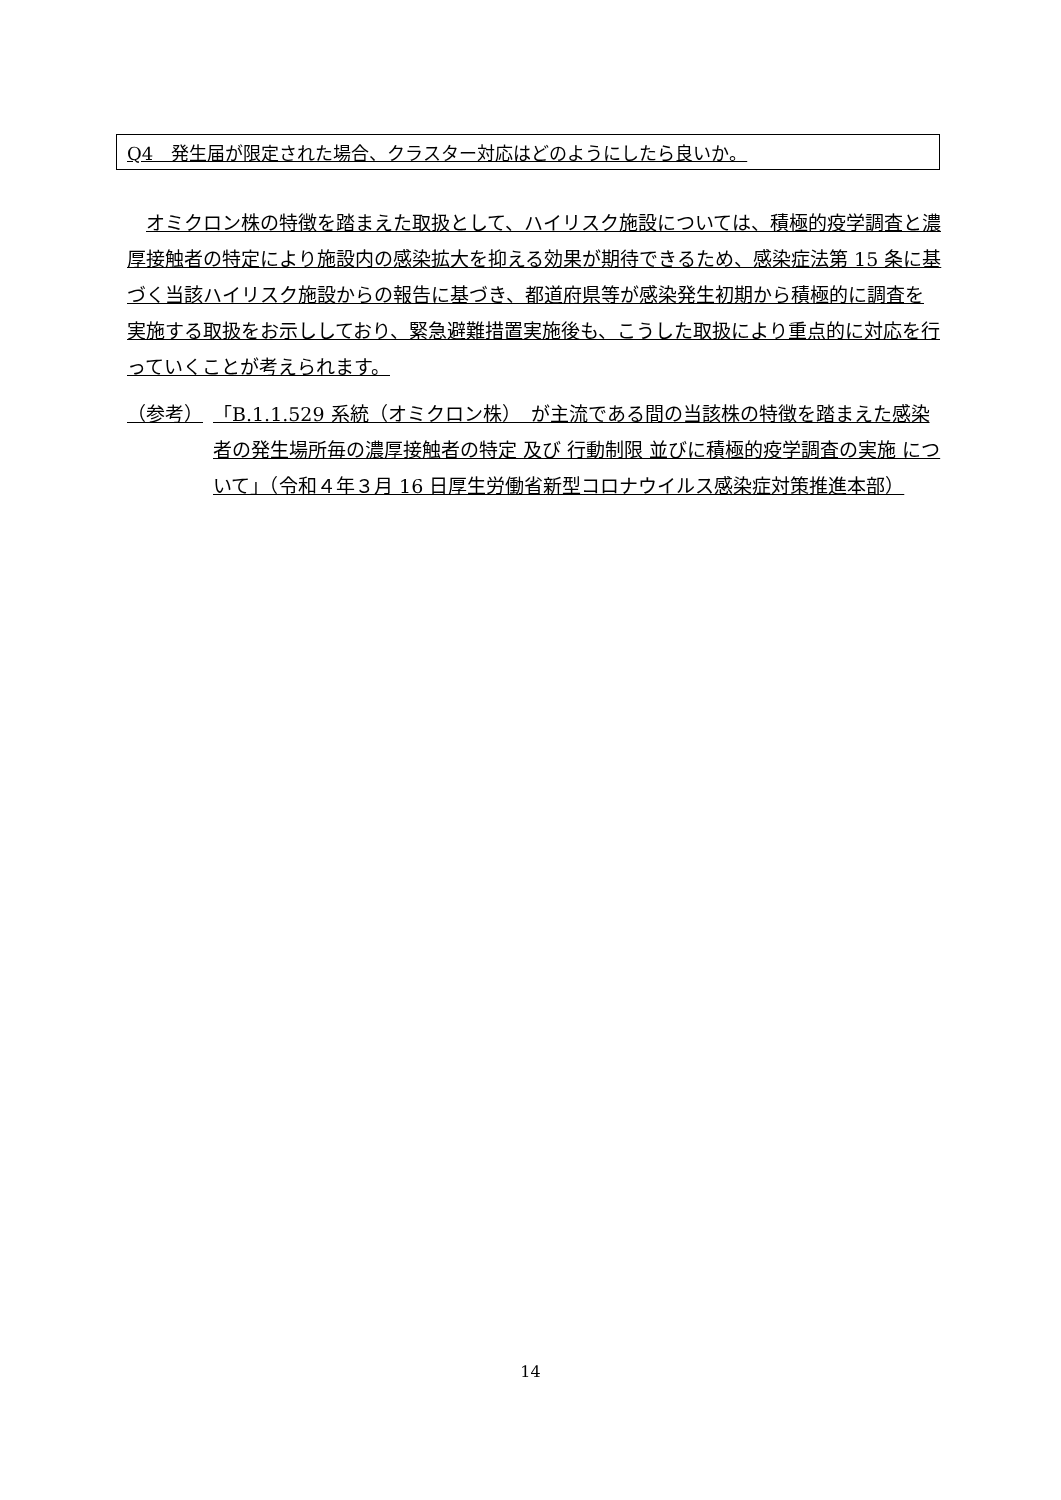Q4　発生届が限定された場合、クラスター対応はどのようにしたら良いか。
オミクロン株の特徴を踏まえた取扱として、ハイリスク施設については、積極的疫学調査と濃厚接触者の特定により施設内の感染拡大を抑える効果が期待できるため、感染症法第 15 条に基づく当該ハイリスク施設からの報告に基づき、都道府県等が感染発生初期から積極的に調査を実施する取扱をお示ししており、緊急避難措置実施後も、こうした取扱により重点的に対応を行っていくことが考えられます。
（参考） 「B.1.1.529 系統（オミクロン株）　が主流である間の当該株の特徴を踏まえた感染者の発生場所毎の濃厚接触者の特定 及び 行動制限 並びに積極的疫学調査の実施 について」（令和４年３月 16 日厚生労働省新型コロナウイルス感染症対策推進本部）
14